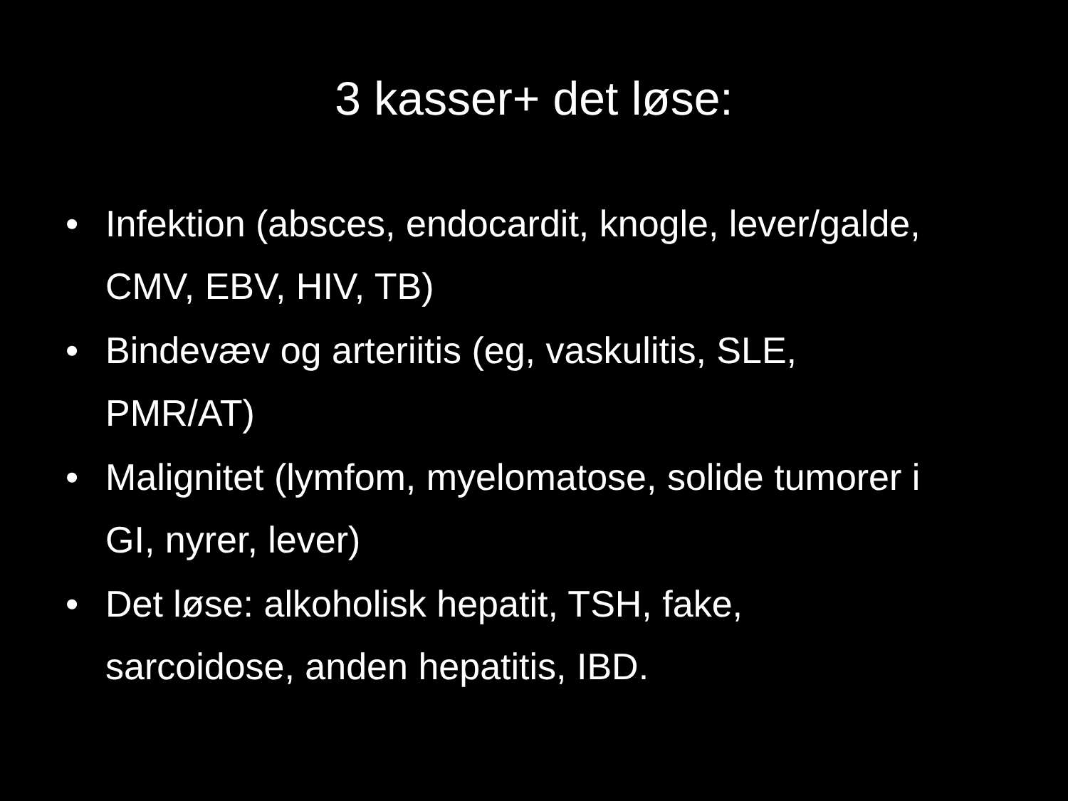3 kasser+ det løse:
• Infektion (absces, endocardit, knogle, lever/galde, CMV, EBV, HIV, TB)
• Bindevæv og arteriitis (eg, vaskulitis, SLE, PMR/AT)
• Malignitet (lymfom, myelomatose, solide tumorer i GI, nyrer, lever)
• Det løse: alkoholisk hepatit, TSH, fake, sarcoidose, anden hepatitis, IBD.